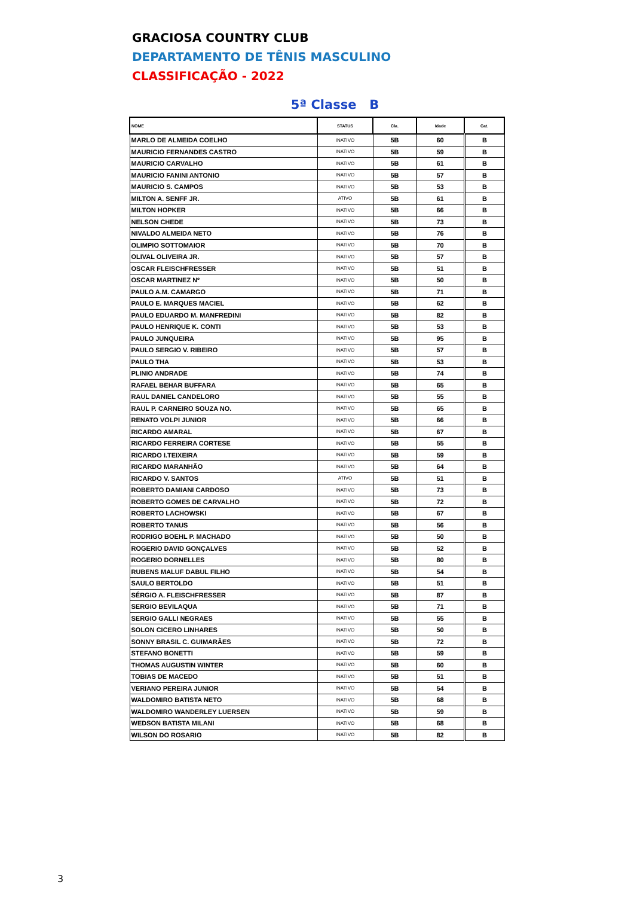GRACIOSA COUNTRY CLUB
DEPARTAMENTO DE TÊNIS MASCULINO
CLASSIFICAÇÃO - 2022
5ª Classe B
| NOME | STATUS | Cla. | Idade | Cat. |
| --- | --- | --- | --- | --- |
| MARLO DE ALMEIDA COELHO | INATIVO | 5B | 60 | B |
| MAURICIO FERNANDES CASTRO | INATIVO | 5B | 59 | B |
| MAURICIO CARVALHO | INATIVO | 5B | 61 | B |
| MAURICIO FANINI ANTONIO | INATIVO | 5B | 57 | B |
| MAURICIO S. CAMPOS | INATIVO | 5B | 53 | B |
| MILTON A. SENFF JR. | ATIVO | 5B | 61 | B |
| MILTON HOPKER | INATIVO | 5B | 66 | B |
| NELSON CHEDE | INATIVO | 5B | 73 | B |
| NIVALDO ALMEIDA NETO | INATIVO | 5B | 76 | B |
| OLIMPIO SOTTOMAIOR | INATIVO | 5B | 70 | B |
| OLIVAL OLIVEIRA JR. | INATIVO | 5B | 57 | B |
| OSCAR FLEISCHFRESSER | INATIVO | 5B | 51 | B |
| OSCAR MARTINEZ Nº | INATIVO | 5B | 50 | B |
| PAULO A.M. CAMARGO | INATIVO | 5B | 71 | B |
| PAULO E. MARQUES MACIEL | INATIVO | 5B | 62 | B |
| PAULO EDUARDO M. MANFREDINI | INATIVO | 5B | 82 | B |
| PAULO HENRIQUE K. CONTI | INATIVO | 5B | 53 | B |
| PAULO JUNQUEIRA | INATIVO | 5B | 95 | B |
| PAULO SERGIO V. RIBEIRO | INATIVO | 5B | 57 | B |
| PAULO THA | INATIVO | 5B | 53 | B |
| PLINIO ANDRADE | INATIVO | 5B | 74 | B |
| RAFAEL BEHAR BUFFARA | INATIVO | 5B | 65 | B |
| RAUL DANIEL CANDELORO | INATIVO | 5B | 55 | B |
| RAUL P. CARNEIRO SOUZA NO. | INATIVO | 5B | 65 | B |
| RENATO VOLPI JUNIOR | INATIVO | 5B | 66 | B |
| RICARDO AMARAL | INATIVO | 5B | 67 | B |
| RICARDO FERREIRA CORTESE | INATIVO | 5B | 55 | B |
| RICARDO I.TEIXEIRA | INATIVO | 5B | 59 | B |
| RICARDO MARANHÃO | INATIVO | 5B | 64 | B |
| RICARDO V. SANTOS | ATIVO | 5B | 51 | B |
| ROBERTO DAMIANI CARDOSO | INATIVO | 5B | 73 | B |
| ROBERTO GOMES DE CARVALHO | INATIVO | 5B | 72 | B |
| ROBERTO LACHOWSKI | INATIVO | 5B | 67 | B |
| ROBERTO TANUS | INATIVO | 5B | 56 | B |
| RODRIGO BOEHL P. MACHADO | INATIVO | 5B | 50 | B |
| ROGERIO DAVID GONÇALVES | INATIVO | 5B | 52 | B |
| ROGERIO DORNELLES | INATIVO | 5B | 80 | B |
| RUBENS MALUF DABUL FILHO | INATIVO | 5B | 54 | B |
| SAULO BERTOLDO | INATIVO | 5B | 51 | B |
| SÉRGIO A. FLEISCHFRESSER | INATIVO | 5B | 87 | B |
| SERGIO BEVILAQUA | INATIVO | 5B | 71 | B |
| SERGIO GALLI NEGRAES | INATIVO | 5B | 55 | B |
| SOLON CICERO LINHARES | INATIVO | 5B | 50 | B |
| SONNY BRASIL C. GUIMARÃES | INATIVO | 5B | 72 | B |
| STEFANO BONETTI | INATIVO | 5B | 59 | B |
| THOMAS AUGUSTIN WINTER | INATIVO | 5B | 60 | B |
| TOBIAS DE MACEDO | INATIVO | 5B | 51 | B |
| VERIANO PEREIRA JUNIOR | INATIVO | 5B | 54 | B |
| WALDOMIRO BATISTA NETO | INATIVO | 5B | 68 | B |
| WALDOMIRO WANDERLEY LUERSEN | INATIVO | 5B | 59 | B |
| WEDSON BATISTA MILANI | INATIVO | 5B | 68 | B |
| WILSON DO ROSARIO | INATIVO | 5B | 82 | B |
3